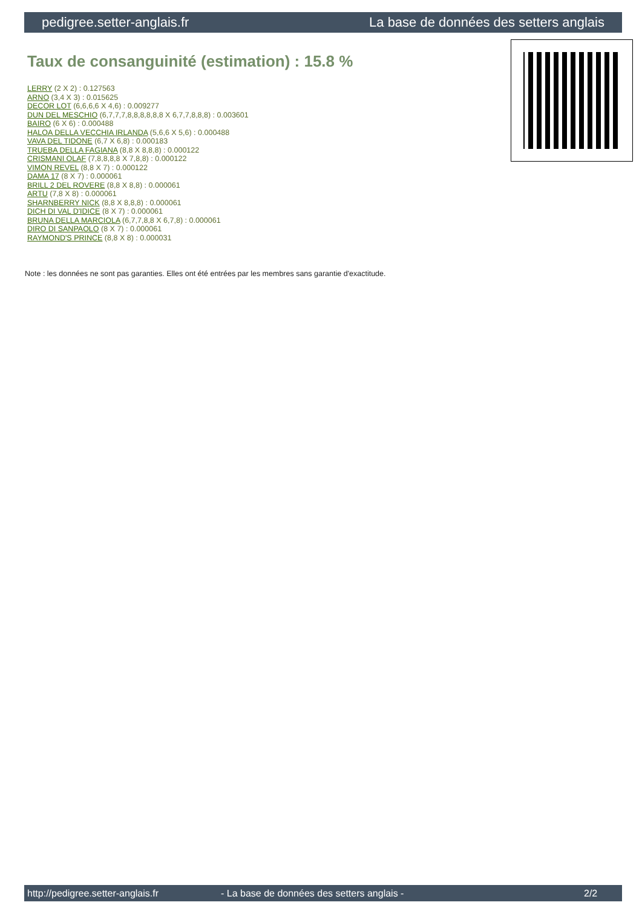pedigree.setter-anglais.fr La base de données des setters anglais
Taux de consanguinité (estimation) : 15.8 %
LERRY (2 X 2) : 0.127563
ARNO (3,4 X 3) : 0.015625
DECOR LOT (6,6,6,6 X 4,6) : 0.009277
DUN DEL MESCHIO (6,7,7,7,8,8,8,8,8,8 X 6,7,7,8,8,8) : 0.003601
BAIRO (6 X 6) : 0.000488
HALOA DELLA VECCHIA IRLANDA (5,6,6 X 5,6) : 0.000488
VAVA DEL TIDONE (6,7 X 6,8) : 0.000183
TRUEBA DELLA FAGIANA (8,8 X 8,8,8) : 0.000122
CRISMANI OLAF (7,8,8,8,8 X 7,8,8) : 0.000122
VIMON REVEL (8,8 X 7) : 0.000122
DAMA 17 (8 X 7) : 0.000061
BRILL 2 DEL ROVERE (8,8 X 8,8) : 0.000061
ARTU (7,8 X 8) : 0.000061
SHARNBERRY NICK (8,8 X 8,8,8) : 0.000061
DICH DI VAL D'IDICE (8 X 7) : 0.000061
BRUNA DELLA MARCIOLA (6,7,7,8,8 X 6,7,8) : 0.000061
DIRO DI SANPAOLO (8 X 7) : 0.000061
RAYMOND'S PRINCE (8,8 X 8) : 0.000031
Note : les données ne sont pas garanties. Elles ont été entrées par les membres sans garantie d'exactitude.
http://pedigree.setter-anglais.fr - La base de données des setters anglais - 2/2